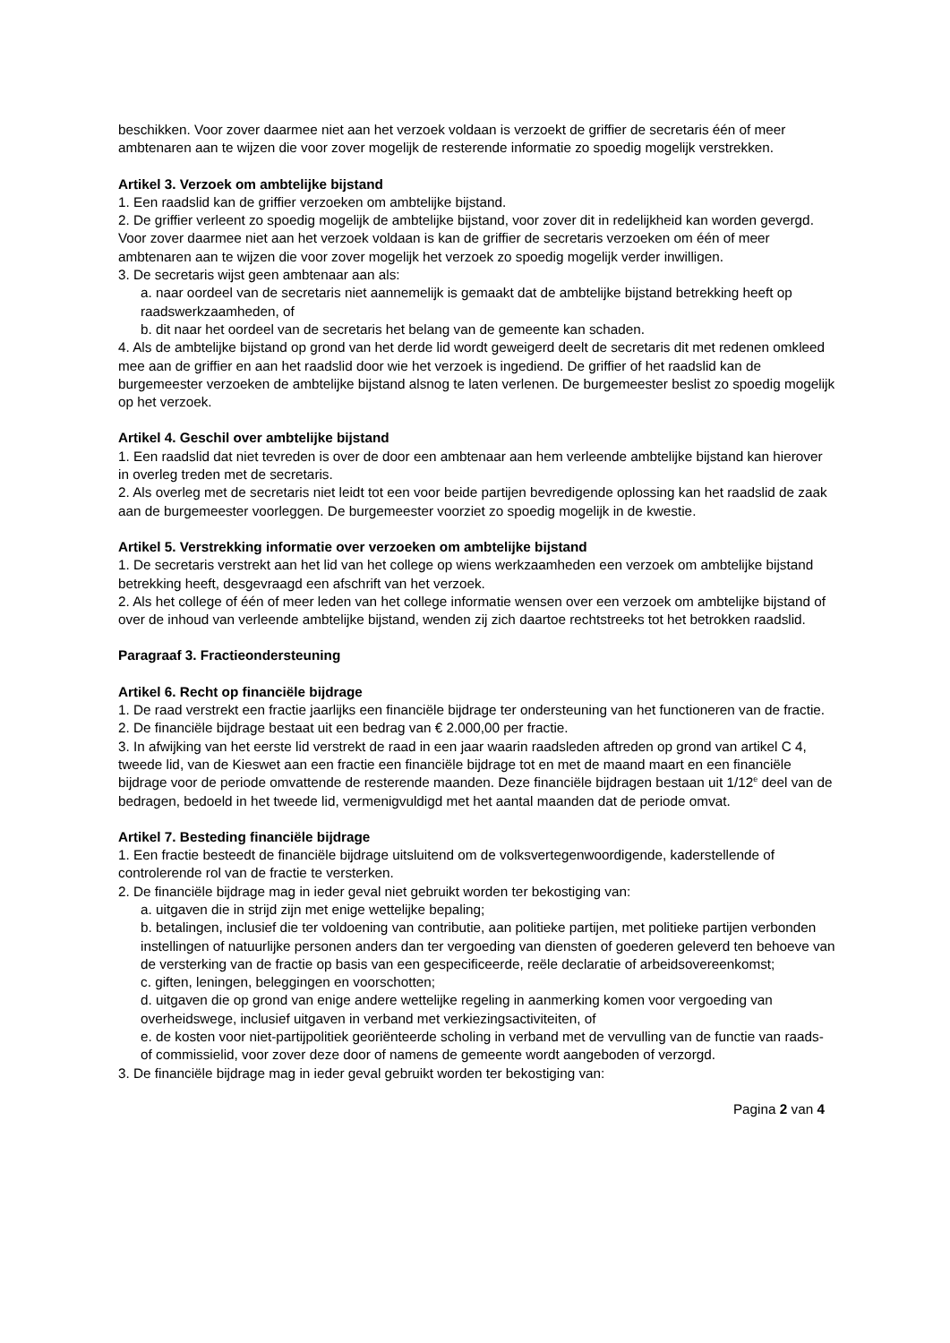beschikken. Voor zover daarmee niet aan het verzoek voldaan is verzoekt de griffier de secretaris één of meer ambtenaren aan te wijzen die voor zover mogelijk de resterende informatie zo spoedig mogelijk verstrekken.
Artikel 3. Verzoek om ambtelijke bijstand
1. Een raadslid kan de griffier verzoeken om ambtelijke bijstand.
2. De griffier verleent zo spoedig mogelijk de ambtelijke bijstand, voor zover dit in redelijkheid kan worden gevergd. Voor zover daarmee niet aan het verzoek voldaan is kan de griffier de secretaris verzoeken om één of meer ambtenaren aan te wijzen die voor zover mogelijk het verzoek zo spoedig mogelijk verder inwilligen.
3. De secretaris wijst geen ambtenaar aan als:
a. naar oordeel van de secretaris niet aannemelijk is gemaakt dat de ambtelijke bijstand betrekking heeft op raadswerkzaamheden, of
b. dit naar het oordeel van de secretaris het belang van de gemeente kan schaden.
4. Als de ambtelijke bijstand op grond van het derde lid wordt geweigerd deelt de secretaris dit met redenen omkleed mee aan de griffier en aan het raadslid door wie het verzoek is ingediend. De griffier of het raadslid kan de burgemeester verzoeken de ambtelijke bijstand alsnog te laten verlenen. De burgemeester beslist zo spoedig mogelijk op het verzoek.
Artikel 4. Geschil over ambtelijke bijstand
1. Een raadslid dat niet tevreden is over de door een ambtenaar aan hem verleende ambtelijke bijstand kan hierover in overleg treden met de secretaris.
2. Als overleg met de secretaris niet leidt tot een voor beide partijen bevredigende oplossing kan het raadslid de zaak aan de burgemeester voorleggen. De burgemeester voorziet zo spoedig mogelijk in de kwestie.
Artikel 5. Verstrekking informatie over verzoeken om ambtelijke bijstand
1. De secretaris verstrekt aan het lid van het college op wiens werkzaamheden een verzoek om ambtelijke bijstand betrekking heeft, desgevraagd een afschrift van het verzoek.
2. Als het college of één of meer leden van het college informatie wensen over een verzoek om ambtelijke bijstand of over de inhoud van verleende ambtelijke bijstand, wenden zij zich daartoe rechtstreeks tot het betrokken raadslid.
Paragraaf 3. Fractieondersteuning
Artikel 6. Recht op financiële bijdrage
1. De raad verstrekt een fractie jaarlijks een financiële bijdrage ter ondersteuning van het functioneren van de fractie.
2. De financiële bijdrage bestaat uit een bedrag van € 2.000,00 per fractie.
3. In afwijking van het eerste lid verstrekt de raad in een jaar waarin raadsleden aftreden op grond van artikel C 4, tweede lid, van de Kieswet aan een fractie een financiële bijdrage tot en met de maand maart en een financiële bijdrage voor de periode omvattende de resterende maanden. Deze financiële bijdragen bestaan uit 1/12<sup>e</sup> deel van de bedragen, bedoeld in het tweede lid, vermenigvuldigd met het aantal maanden dat de periode omvat.
Artikel 7. Besteding financiële bijdrage
1. Een fractie besteedt de financiële bijdrage uitsluitend om de volksvertegenwoordigende, kaderstellende of controlerende rol van de fractie te versterken.
2. De financiële bijdrage mag in ieder geval niet gebruikt worden ter bekostiging van:
a. uitgaven die in strijd zijn met enige wettelijke bepaling;
b. betalingen, inclusief die ter voldoening van contributie, aan politieke partijen, met politieke partijen verbonden instellingen of natuurlijke personen anders dan ter vergoeding van diensten of goederen geleverd ten behoeve van de versterking van de fractie op basis van een gespecificeerde, reële declaratie of arbeidsovereenkomst;
c. giften, leningen, beleggingen en voorschotten;
d. uitgaven die op grond van enige andere wettelijke regeling in aanmerking komen voor vergoeding van overheidswege, inclusief uitgaven in verband met verkiezingsactiviteiten, of
e. de kosten voor niet-partijpolitiek georiënteerde scholing in verband met de vervulling van de functie van raads- of commissielid, voor zover deze door of namens de gemeente wordt aangeboden of verzorgd.
3. De financiële bijdrage mag in ieder geval gebruikt worden ter bekostiging van:
Pagina 2 van 4